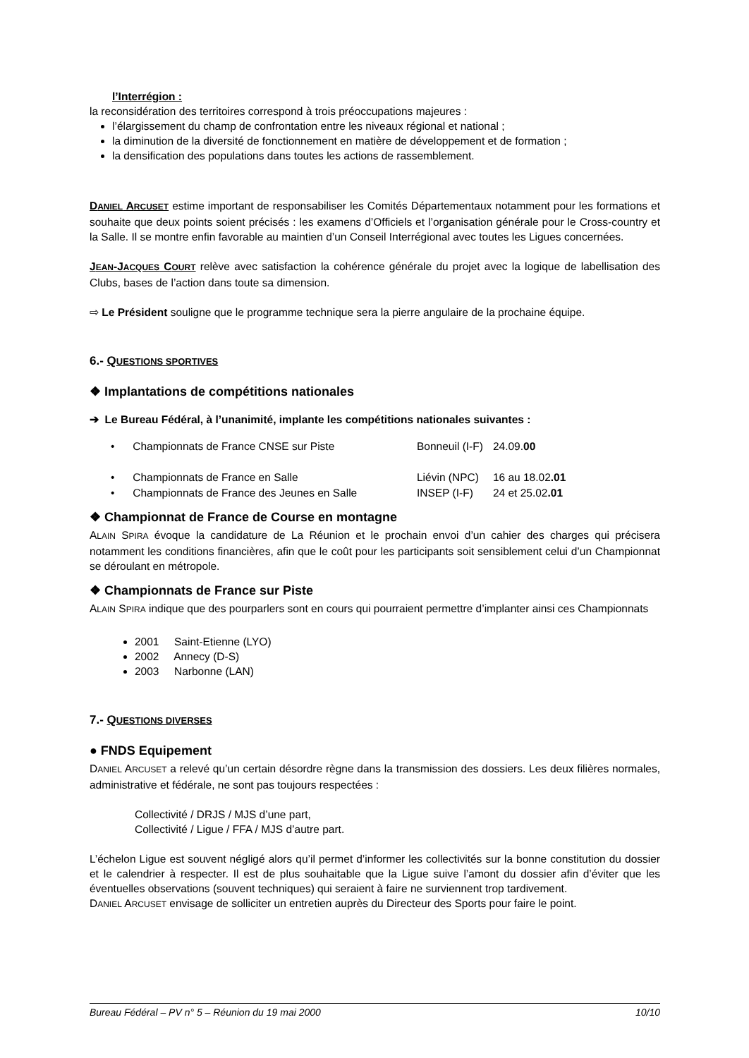l’Interrégion :
la reconsidération des territoires correspond à trois préoccupations majeures :
l’élargissement du champ de confrontation entre les niveaux régional et national ;
la diminution de la diversité de fonctionnement en matière de développement et de formation ;
la densification des populations dans toutes les actions de rassemblement.
DANIEL ARCUSET estime important de responsabiliser les Comités Départementaux notamment pour les formations et souhaite que deux points soient précisés : les examens d’Officiels et l’organisation générale pour le Cross-country et la Salle. Il se montre enfin favorable au maintien d’un Conseil Interrégional avec toutes les Ligues concernées.
JEAN-JACQUES COURT relève avec satisfaction la cohérence générale du projet avec la logique de labellisation des Clubs, bases de l’action dans toute sa dimension.
⇨ Le Président souligne que le programme technique sera la pierre angulaire de la prochaine équipe.
6.- QUESTIONS SPORTIVES
❖ Implantations de compétitions nationales
➔ Le Bureau Fédéral, à l’unanimité, implante les compétitions nationales suivantes :
| • Championnats de France CNSE sur Piste | Bonneuil (I-F) | 24.09. 00 |
| • Championnats de France en Salle | Liévin (NPC) | 16 au 18.02 .01 |
| • Championnats de France des Jeunes en Salle | INSEP (I-F) | 24 et 25.02 .01 |
❖ Championnat de France de Course en montagne
ALAIN SPIRA évoque la candidature de La Réunion et le prochain envoi d’un cahier des charges qui précisera notamment les conditions financières, afin que le coût pour les participants soit sensiblement celui d’un Championnat se déroulant en métropole.
❖ Championnats de France sur Piste
ALAIN SPIRA indique que des pourparlers sont en cours qui pourraient permettre d’implanter ainsi ces Championnats
2001 Saint-Etienne (LYO)
2002 Annecy (D-S)
2003 Narbonne (LAN)
7.- QUESTIONS DIVERSES
● FNDS Equipement
DANIEL ARCUSET a relevé qu’un certain désordre règne dans la transmission des dossiers. Les deux filières normales, administrative et fédérale, ne sont pas toujours respectées :
Collectivité / DRJS / MJS d’une part,
Collectivité / Ligue / FFA / MJS d’autre part.
L’échelon Ligue est souvent négligé alors qu’il permet d’informer les collectivités sur la bonne constitution du dossier et le calendrier à respecter. Il est de plus souhaitable que la Ligue suive l’amont du dossier afin d’éviter que les éventuelles observations (souvent techniques) qui seraient à faire ne surviennent trop tardivement.
DANIEL ARCUSET envisage de solliciter un entretien auprès du Directeur des Sports pour faire le point.
Bureau Fédéral – PV n° 5 – Réunion du 19 mai 2000 10/10